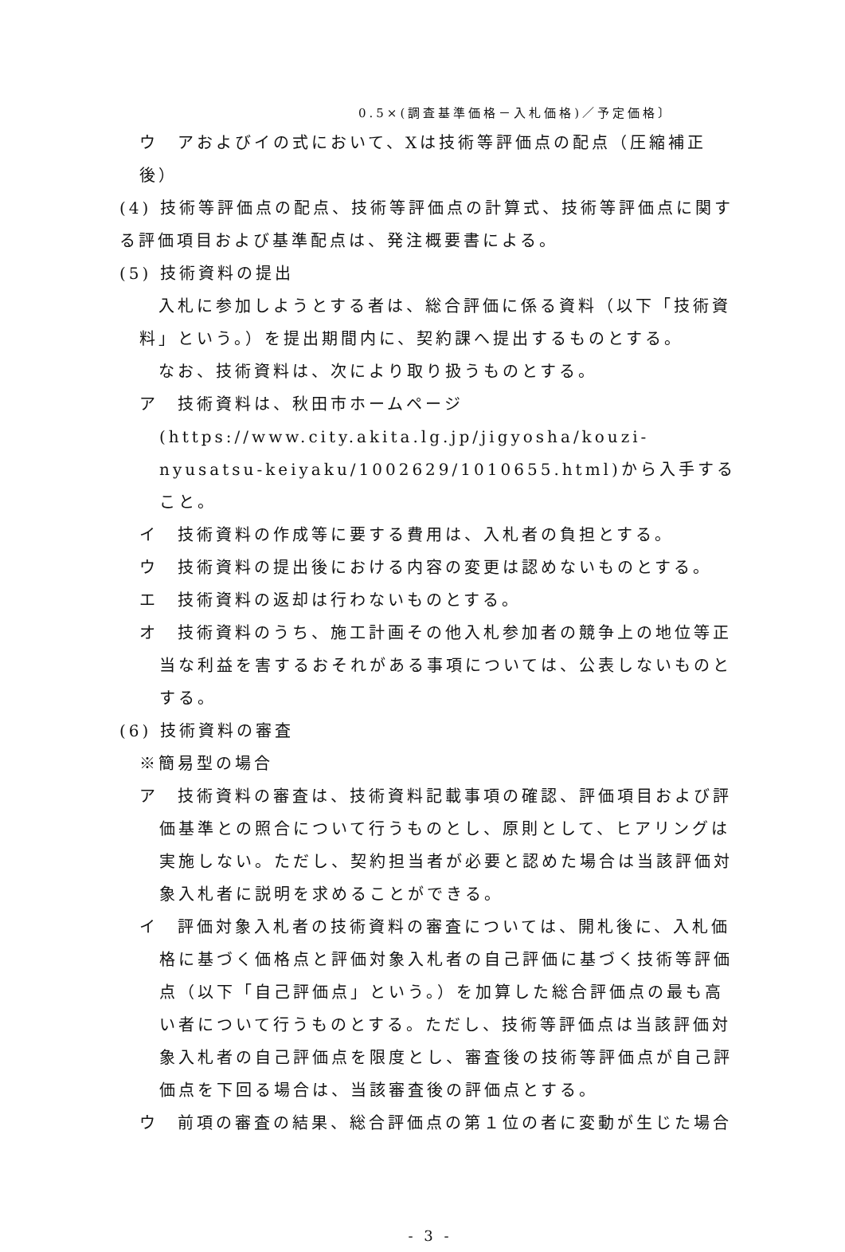0.5×(調査基準価格－入札価格)／予定価格〕
ウ　アおよびイの式において、Xは技術等評価点の配点（圧縮補正後）
(4) 技術等評価点の配点、技術等評価点の計算式、技術等評価点に関する評価項目および基準配点は、発注概要書による。
(5) 技術資料の提出
　入札に参加しようとする者は、総合評価に係る資料（以下「技術資料」という。）を提出期間内に、契約課へ提出するものとする。
　なお、技術資料は、次により取り扱うものとする。
ア　技術資料は、秋田市ホームページ(https://www.city.akita.lg.jp/jigyosha/kouzi-nyusatsu-keiyaku/1002629/1010655.html)から入手すること。
イ　技術資料の作成等に要する費用は、入札者の負担とする。
ウ　技術資料の提出後における内容の変更は認めないものとする。
エ　技術資料の返却は行わないものとする。
オ　技術資料のうち、施工計画その他入札参加者の競争上の地位等正当な利益を害するおそれがある事項については、公表しないものとする。
(6) 技術資料の審査
※簡易型の場合
ア　技術資料の審査は、技術資料記載事項の確認、評価項目および評価基準との照合について行うものとし、原則として、ヒアリングは実施しない。ただし、契約担当者が必要と認めた場合は当該評価対象入札者に説明を求めることができる。
イ　評価対象入札者の技術資料の審査については、開札後に、入札価格に基づく価格点と評価対象入札者の自己評価に基づく技術等評価点（以下「自己評価点」という。）を加算した総合評価点の最も高い者について行うものとする。ただし、技術等評価点は当該評価対象入札者の自己評価点を限度とし、審査後の技術等評価点が自己評価点を下回る場合は、当該審査後の評価点とする。
ウ　前項の審査の結果、総合評価点の第１位の者に変動が生じた場合
- 3 -